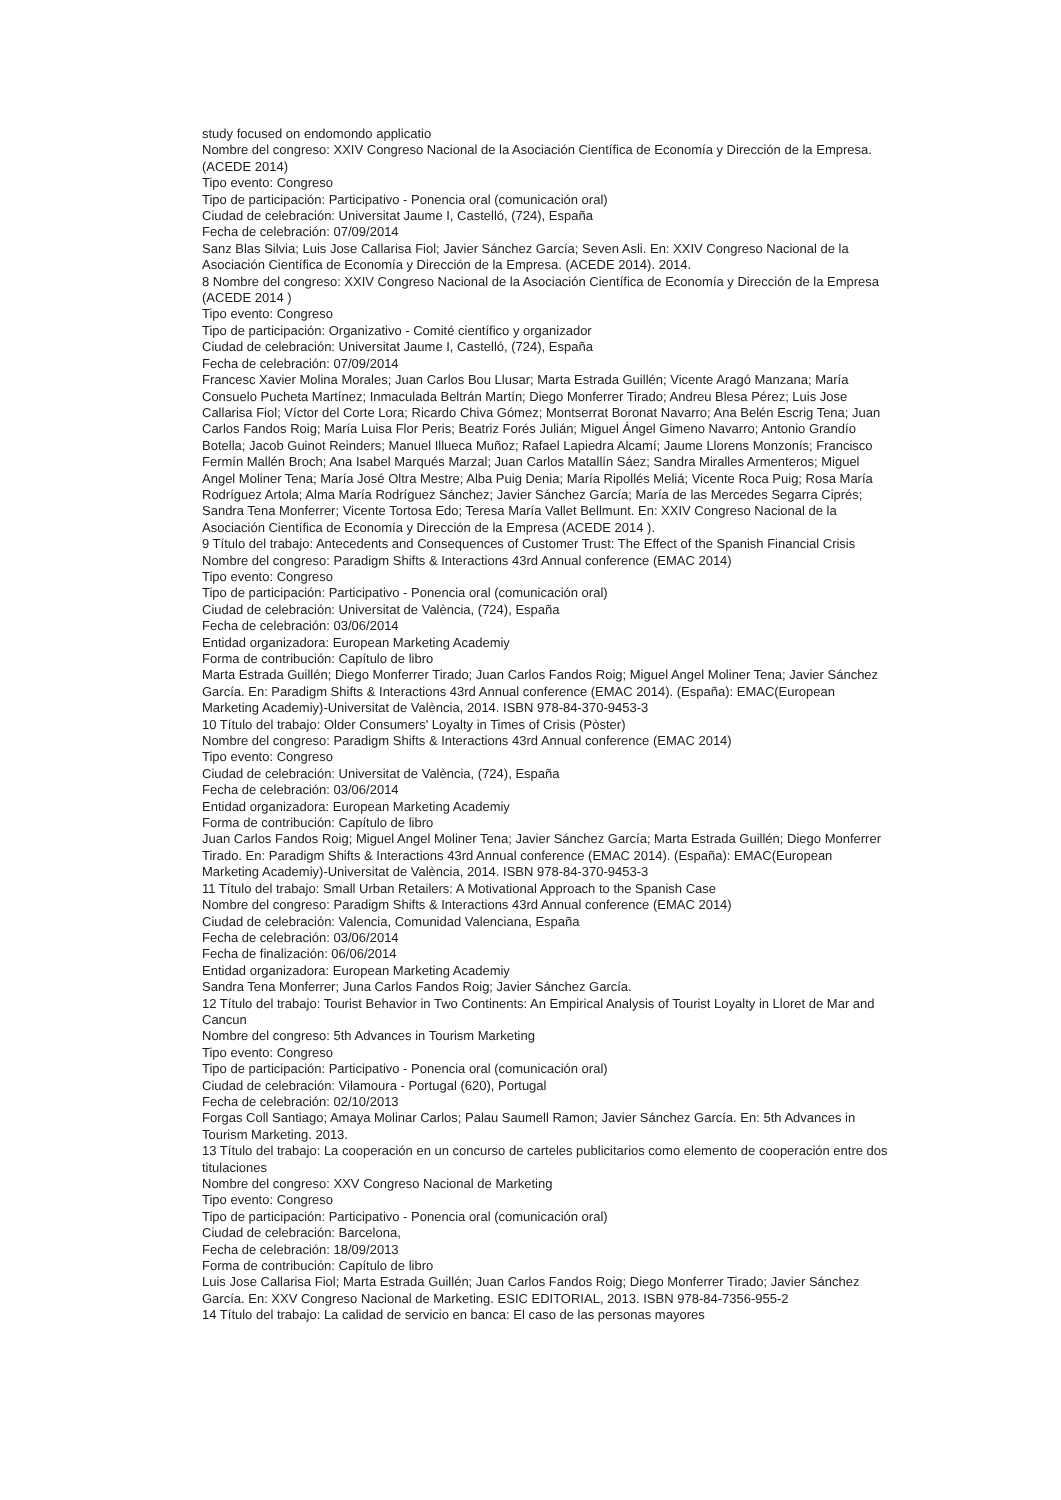study focused on endomondo applicatio
Nombre del congreso: XXIV Congreso Nacional de la Asociación Científica de Economía y Dirección de la Empresa. (ACEDE 2014)
Tipo evento: Congreso
Tipo de participación: Participativo - Ponencia oral (comunicación oral)
Ciudad de celebración: Universitat Jaume I, Castelló, (724), España
Fecha de celebración: 07/09/2014
Sanz Blas Silvia; Luis Jose Callarisa Fiol; Javier Sánchez García; Seven Asli. En: XXIV Congreso Nacional de la Asociación Científica de Economía y Dirección de la Empresa. (ACEDE 2014). 2014.
8 Nombre del congreso: XXIV Congreso Nacional de la Asociación Científica de Economía y Dirección de la Empresa (ACEDE 2014 )
Tipo evento: Congreso
Tipo de participación: Organizativo - Comité científico y organizador
Ciudad de celebración: Universitat Jaume I, Castelló, (724), España
Fecha de celebración: 07/09/2014
Francesc Xavier Molina Morales; Juan Carlos Bou Llusar; Marta Estrada Guillén; Vicente Aragó Manzana; María Consuelo Pucheta Martínez; Inmaculada Beltrán Martín; Diego Monferrer Tirado; Andreu Blesa Pérez; Luis Jose Callarisa Fiol; Víctor del Corte Lora; Ricardo Chiva Gómez; Montserrat Boronat Navarro; Ana Belén Escrig Tena; Juan Carlos Fandos Roig; María Luisa Flor Peris; Beatriz Forés Julián; Miguel Ángel Gimeno Navarro; Antonio Grandío Botella; Jacob Guinot Reinders; Manuel Illueca Muñoz; Rafael Lapiedra Alcamí; Jaume Llorens Monzonís; Francisco Fermín Mallén Broch; Ana Isabel Marqués Marzal; Juan Carlos Matallín Sáez; Sandra Miralles Armenteros; Miguel Angel Moliner Tena; María José Oltra Mestre; Alba Puig Denia; María Ripollés Meliá; Vicente Roca Puig; Rosa María Rodríguez Artola; Alma María Rodríguez Sánchez; Javier Sánchez García; María de las Mercedes Segarra Ciprés; Sandra Tena Monferrer; Vicente Tortosa Edo; Teresa María Vallet Bellmunt. En: XXIV Congreso Nacional de la Asociación Científica de Economía y Dirección de la Empresa (ACEDE 2014 ).
9 Título del trabajo: Antecedents and Consequences of Customer Trust: The Effect of the Spanish Financial Crisis
Nombre del congreso: Paradigm Shifts & Interactions 43rd Annual conference (EMAC 2014)
Tipo evento: Congreso
Tipo de participación: Participativo - Ponencia oral (comunicación oral)
Ciudad de celebración: Universitat de València, (724), España
Fecha de celebración: 03/06/2014
Entidad organizadora: European Marketing Academiy
Forma de contribución: Capítulo de libro
Marta Estrada Guillén; Diego Monferrer Tirado; Juan Carlos Fandos Roig; Miguel Angel Moliner Tena; Javier Sánchez García. En: Paradigm Shifts & Interactions 43rd Annual conference (EMAC 2014). (España): EMAC(European Marketing Academiy)-Universitat de València, 2014. ISBN 978-84-370-9453-3
10 Título del trabajo: Older Consumers' Loyalty in Times of Crisis (Pòster)
Nombre del congreso: Paradigm Shifts & Interactions 43rd Annual conference (EMAC 2014)
Tipo evento: Congreso
Ciudad de celebración: Universitat de València, (724), España
Fecha de celebración: 03/06/2014
Entidad organizadora: European Marketing Academiy
Forma de contribución: Capítulo de libro
Juan Carlos Fandos Roig; Miguel Angel Moliner Tena; Javier Sánchez García; Marta Estrada Guillén; Diego Monferrer Tirado. En: Paradigm Shifts & Interactions 43rd Annual conference (EMAC 2014). (España): EMAC(European Marketing Academiy)-Universitat de València, 2014. ISBN 978-84-370-9453-3
11 Título del trabajo: Small Urban Retailers: A Motivational Approach to the Spanish Case
Nombre del congreso: Paradigm Shifts & Interactions 43rd Annual conference (EMAC 2014)
Ciudad de celebración: Valencia, Comunidad Valenciana, España
Fecha de celebración: 03/06/2014
Fecha de finalización: 06/06/2014
Entidad organizadora: European Marketing Academiy
Sandra Tena Monferrer; Juna Carlos Fandos Roig; Javier Sánchez García.
12 Título del trabajo: Tourist Behavior in Two Continents: An Empirical Analysis of Tourist Loyalty in Lloret de Mar and Cancun
Nombre del congreso: 5th Advances in Tourism Marketing
Tipo evento: Congreso
Tipo de participación: Participativo - Ponencia oral (comunicación oral)
Ciudad de celebración: Vilamoura - Portugal (620), Portugal
Fecha de celebración: 02/10/2013
Forgas Coll Santiago; Amaya Molinar Carlos; Palau Saumell Ramon; Javier Sánchez García. En: 5th Advances in Tourism Marketing. 2013.
13 Título del trabajo: La cooperación en un concurso de carteles publicitarios como elemento de cooperación entre dos titulaciones
Nombre del congreso: XXV Congreso Nacional de Marketing
Tipo evento: Congreso
Tipo de participación: Participativo - Ponencia oral (comunicación oral)
Ciudad de celebración: Barcelona,
Fecha de celebración: 18/09/2013
Forma de contribución: Capítulo de libro
Luis Jose Callarisa Fiol; Marta Estrada Guillén; Juan Carlos Fandos Roig; Diego Monferrer Tirado; Javier Sánchez García. En: XXV Congreso Nacional de Marketing. ESIC EDITORIAL, 2013. ISBN 978-84-7356-955-2
14 Título del trabajo: La calidad de servicio en banca: El caso de las personas mayores